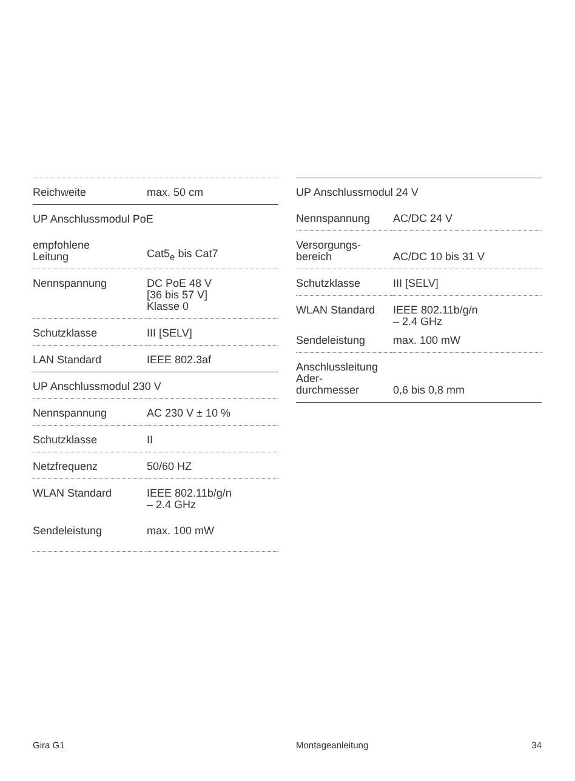| Reichweite | max. 50 cm |
| UP Anschlussmodul PoE | |
| empfohlene Leitung | Cat5<sub>e</sub> bis Cat7 |
| Nennspannung | DC PoE 48 V [36 bis 57 V] Klasse 0 |
| Schutzklasse | III [SELV] |
| LAN Standard | IEEE 802.3af |
| UP Anschlussmodul 230 V | |
| Nennspannung | AC 230 V ± 10 % |
| Schutzklasse | II |
| Netzfrequenz | 50/60 HZ |
| WLAN Standard | IEEE 802.11b/g/n – 2.4 GHz |
| Sendeleistung | max. 100 mW |
| UP Anschlussmodul 24 V | |
| Nennspannung | AC/DC 24 V |
| Versorgungs- bereich | AC/DC 10 bis 31 V |
| Schutzklasse | III [SELV] |
| WLAN Standard | IEEE 802.11b/g/n – 2.4 GHz |
| Sendeleistung | max. 100 mW |
| Anschlussleitung Ader- durchmesser | 0,6 bis 0,8 mm |
Gira G1 Montageanleitung 34